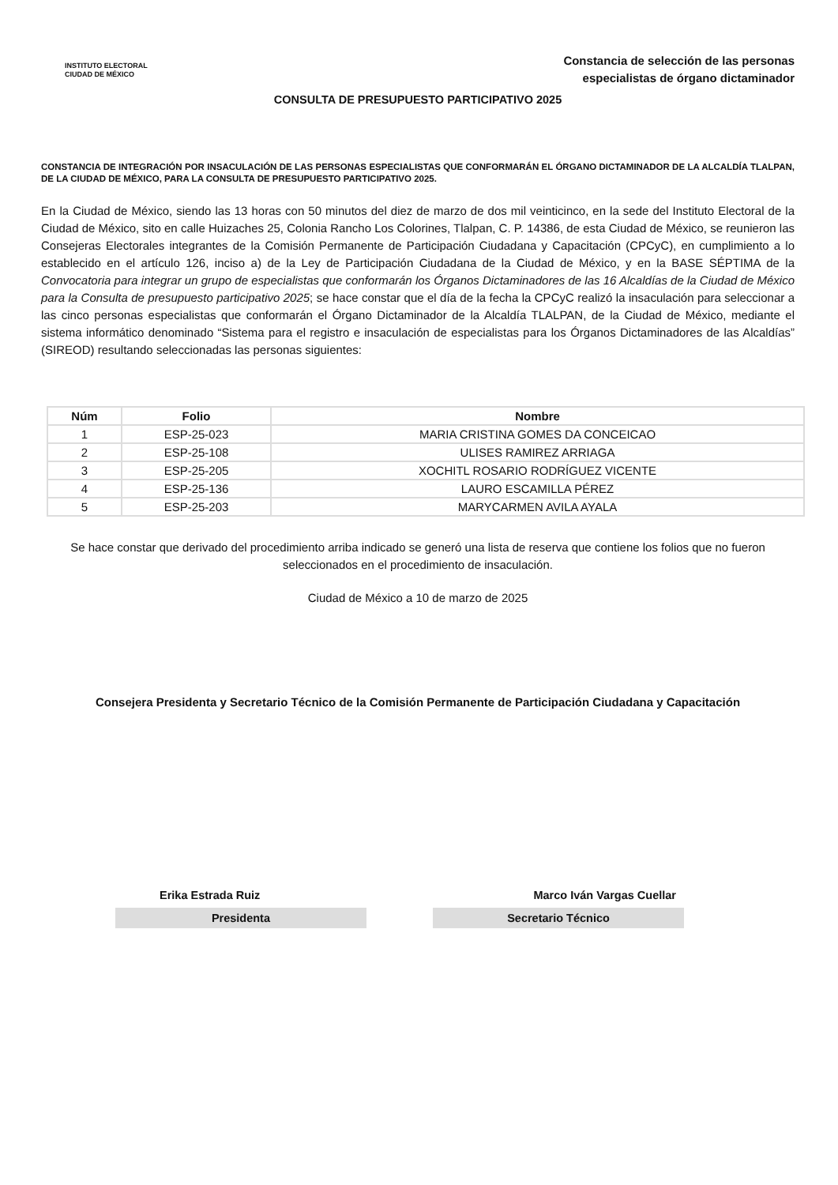INSTITUTO ELECTORAL
CIUDAD DE MÉXICO
Constancia de selección de las personas
especialistas de órgano dictaminador
CONSULTA DE PRESUPUESTO PARTICIPATIVO 2025
CONSTANCIA DE INTEGRACIÓN POR INSACULACIÓN DE LAS PERSONAS ESPECIALISTAS QUE CONFORMARÁN EL ÓRGANO DICTAMINADOR DE LA ALCALDÍA TLALPAN, DE LA CIUDAD DE MÉXICO, PARA LA CONSULTA DE PRESUPUESTO PARTICIPATIVO 2025.
En la Ciudad de México, siendo las 13 horas con 50 minutos del diez de marzo de dos mil veinticinco, en la sede del Instituto Electoral de la Ciudad de México, sito en calle Huizaches 25, Colonia Rancho Los Colorines, Tlalpan, C. P. 14386, de esta Ciudad de México, se reunieron las Consejeras Electorales integrantes de la Comisión Permanente de Participación Ciudadana y Capacitación (CPCyC), en cumplimiento a lo establecido en el artículo 126, inciso a) de la Ley de Participación Ciudadana de la Ciudad de México, y en la BASE SÉPTIMA de la Convocatoria para integrar un grupo de especialistas que conformarán los Órganos Dictaminadores de las 16 Alcaldías de la Ciudad de México para la Consulta de presupuesto participativo 2025; se hace constar que el día de la fecha la CPCyC realizó la insaculación para seleccionar a las cinco personas especialistas que conformarán el Órgano Dictaminador de la Alcaldía TLALPAN, de la Ciudad de México, mediante el sistema informático denominado “Sistema para el registro e insaculación de especialistas para los Órganos Dictaminadores de las Alcaldías” (SIREOD) resultando seleccionadas las personas siguientes:
| Núm | Folio | Nombre |
| --- | --- | --- |
| 1 | ESP-25-023 | MARIA CRISTINA GOMES DA CONCEICAO |
| 2 | ESP-25-108 | ULISES RAMIREZ ARRIAGA |
| 3 | ESP-25-205 | XOCHITL ROSARIO RODRÍGUEZ VICENTE |
| 4 | ESP-25-136 | LAURO ESCAMILLA PÉREZ |
| 5 | ESP-25-203 | MARYCARMEN AVILA AYALA |
Se hace constar que derivado del procedimiento arriba indicado se generó una lista de reserva que contiene los folios que no fueron seleccionados en el procedimiento de insaculación.
Ciudad de México a 10 de marzo de 2025
Consejera Presidenta y Secretario Técnico de la Comisión Permanente de Participación Ciudadana y Capacitación
Erika Estrada Ruiz Marco Iván Vargas Cuellar
Presidenta Secretario Técnico